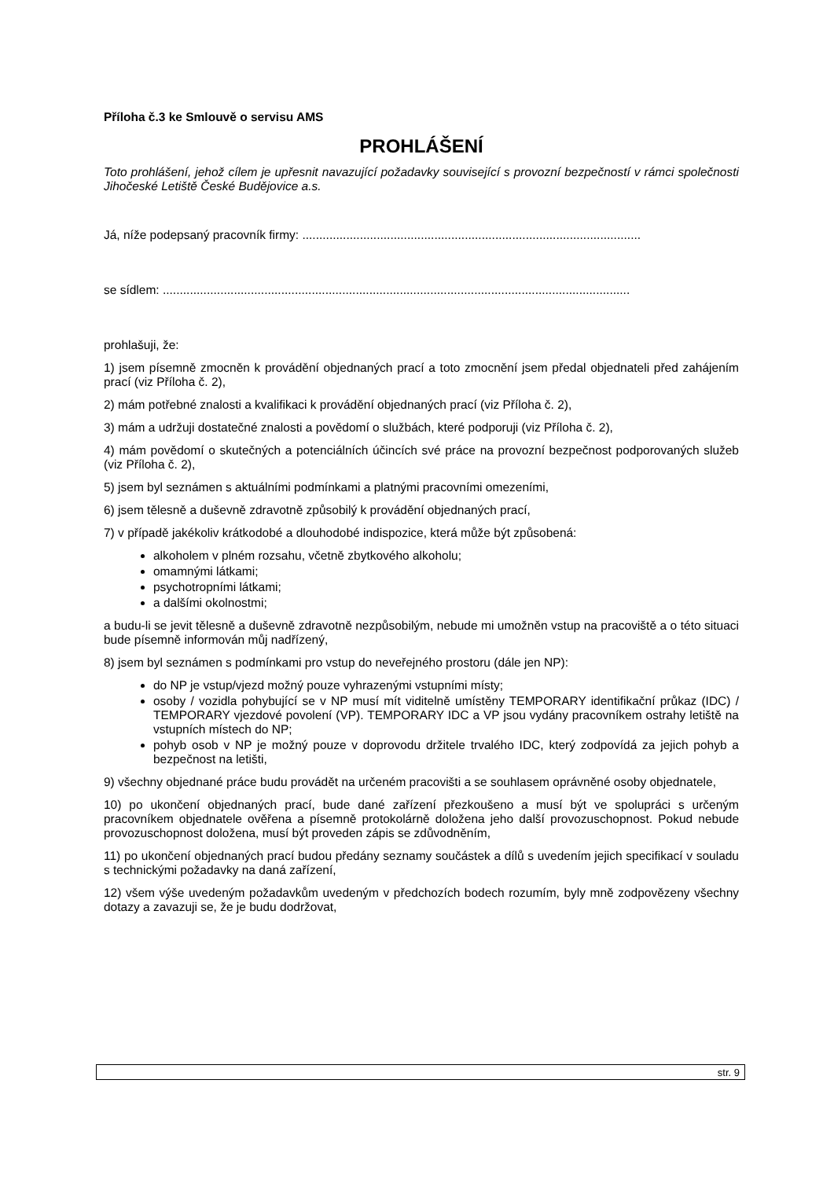Příloha č.3 ke Smlouvě o servisu AMS
PROHLÁŠENÍ
Toto prohlášení, jehož cílem je upřesnit navazující požadavky související s provozní bezpečností v rámci společnosti Jihočeské Letiště České Budějovice a.s.
Já, níže podepsaný pracovník firmy: ....................................................................................................
se sídlem: ..........................................................................................................................................
prohlašuji, že:
1) jsem písemně zmocněn k provádění objednaných prací a toto zmocnění jsem předal objednateli před zahájením prací (viz Příloha č. 2),
2) mám potřebné znalosti a kvalifikaci k provádění objednaných prací (viz Příloha č. 2),
3) mám a udržuji dostatečné znalosti a povědomí o službách, které podporuji (viz Příloha č. 2),
4) mám povědomí o skutečných a potenciálních účincích své práce na provozní bezpečnost podporovaných služeb (viz Příloha č. 2),
5) jsem byl seznámen s aktuálními podmínkami a platnými pracovními omezeními,
6) jsem tělesně a duševně zdravotně způsobilý k provádění objednaných prací,
7) v případě jakékoliv krátkodobé a dlouhodobé indispozice, která může být způsobená:
alkoholem v plném rozsahu, včetně zbytkového alkoholu;
omamnými látkami;
psychotropními látkami;
a dalšími okolnostmi;
a budu-li se jevit tělesně a duševně zdravotně nezpůsobilým, nebude mi umožněn vstup na pracoviště a o této situaci bude písemně informován můj nadřízený,
8) jsem byl seznámen s podmínkami pro vstup do neveřejného prostoru (dále jen NP):
do NP je vstup/vjezd možný pouze vyhrazenými vstupními místy;
osoby / vozidla pohybující se v NP musí mít viditelně umístěny TEMPORARY identifikační průkaz (IDC) / TEMPORARY vjezdové povolení (VP). TEMPORARY IDC a VP jsou vydány pracovníkem ostrahy letiště na vstupních místech do NP;
pohyb osob v NP je možný pouze v doprovodu držitele trvalého IDC, který zodpovídá za jejich pohyb a bezpečnost na letišti,
9) všechny objednané práce budu provádět na určeném pracovišti a se souhlasem oprávněné osoby objednatele,
10) po ukončení objednaných prací, bude dané zařízení přezkoušeno a musí být ve spolupráci s určeným pracovníkem objednatele ověřena a písemně protokolárně doložena jeho další provozuschopnost. Pokud nebude provozuschopnost doložena, musí být proveden zápis se zdůvodněním,
11) po ukončení objednaných prací budou předány seznamy součástek a dílů s uvedením jejich specifikací v souladu s technickými požadavky na daná zařízení,
12) všem výše uvedeným požadavkům uvedeným v předchozích bodech rozumím, byly mně zodpovězeny všechny dotazy a zavazuji se, že je budu dodržovat,
str. 9